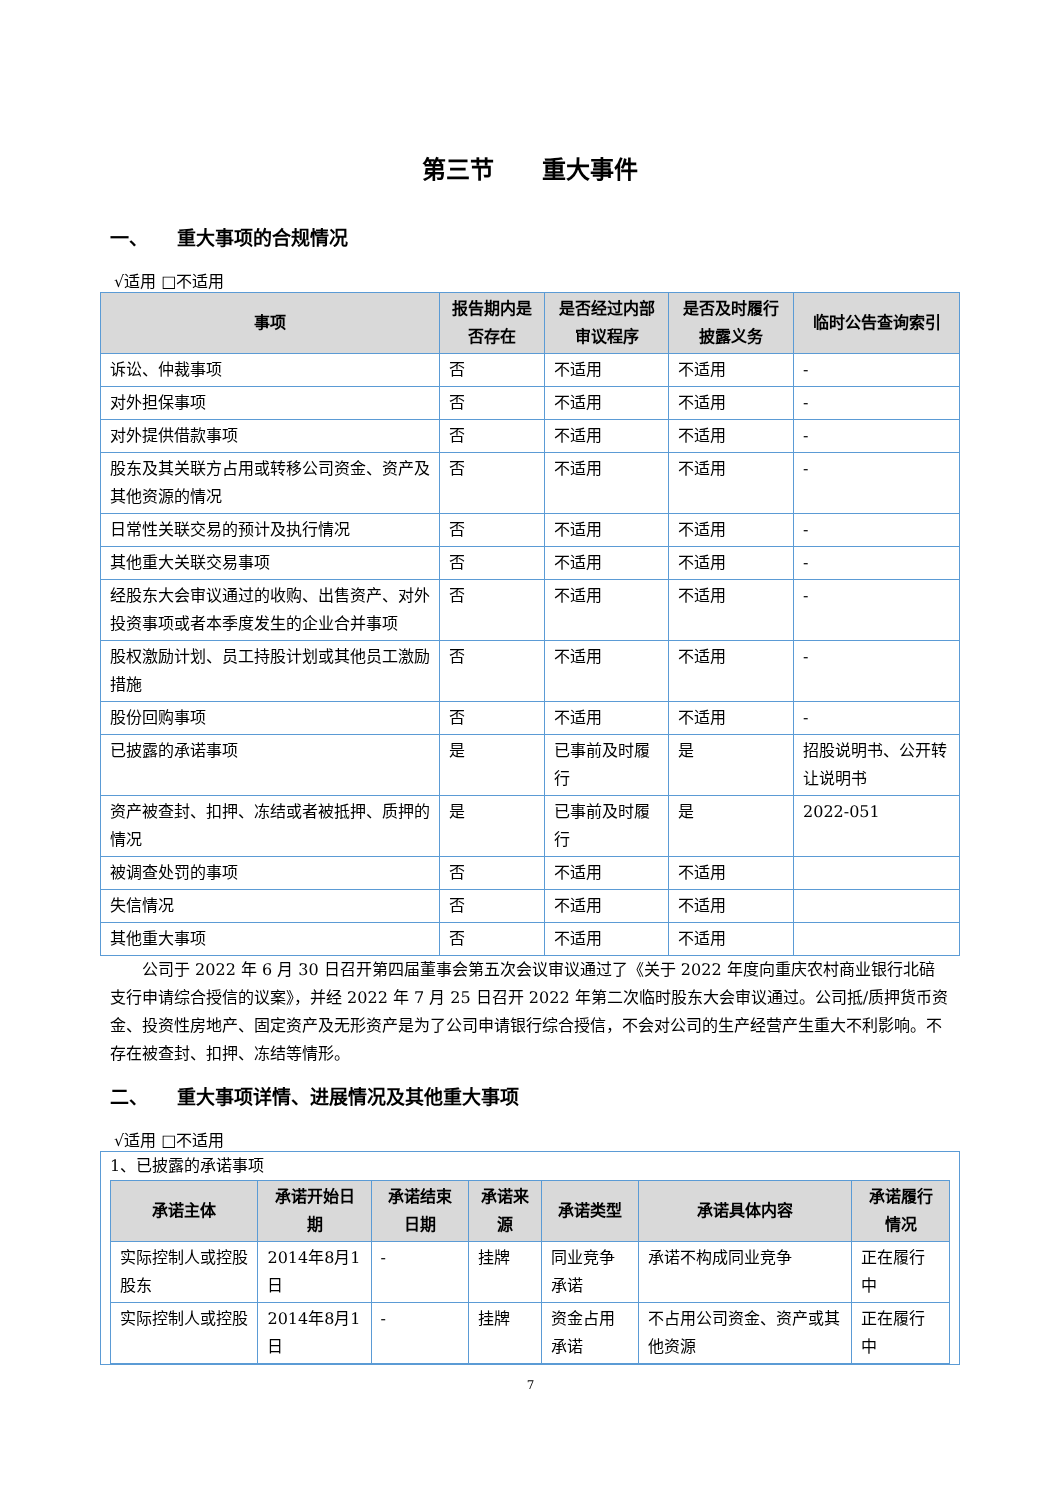第三节　　重大事件
一、　　重大事项的合规情况
√适用 □不适用
| 事项 | 报告期内是否存在 | 是否经过内部审议程序 | 是否及时履行披露义务 | 临时公告查询索引 |
| --- | --- | --- | --- | --- |
| 诉讼、仲裁事项 | 否 | 不适用 | 不适用 | - |
| 对外担保事项 | 否 | 不适用 | 不适用 | - |
| 对外提供借款事项 | 否 | 不适用 | 不适用 | - |
| 股东及其关联方占用或转移公司资金、资产及其他资源的情况 | 否 | 不适用 | 不适用 | - |
| 日常性关联交易的预计及执行情况 | 否 | 不适用 | 不适用 | - |
| 其他重大关联交易事项 | 否 | 不适用 | 不适用 | - |
| 经股东大会审议通过的收购、出售资产、对外投资事项或者本季度发生的企业合并事项 | 否 | 不适用 | 不适用 | - |
| 股权激励计划、员工持股计划或其他员工激励措施 | 否 | 不适用 | 不适用 | - |
| 股份回购事项 | 否 | 不适用 | 不适用 | - |
| 已披露的承诺事项 | 是 | 已事前及时履行 | 是 | 招股说明书、公开转让说明书 |
| 资产被查封、扣押、冻结或者被抵押、质押的情况 | 是 | 已事前及时履行 | 是 | 2022-051 |
| 被调查处罚的事项 | 否 | 不适用 | 不适用 | |
| 失信情况 | 否 | 不适用 | 不适用 | |
| 其他重大事项 | 否 | 不适用 | 不适用 | |
公司于 2022 年 6 月 30 日召开第四届董事会第五次会议审议通过了《关于 2022 年度向重庆农村商业银行北碚支行申请综合授信的议案》，并经 2022 年 7 月 25 日召开 2022 年第二次临时股东大会审议通过。公司抵/质押货币资金、投资性房地产、固定资产及无形资产是为了公司申请银行综合授信，不会对公司的生产经营产生重大不利影响。不存在被查封、扣押、冻结等情形。
二、　　重大事项详情、进展情况及其他重大事项
√适用 □不适用
1、已披露的承诺事项
| 承诺主体 | 承诺开始日期 | 承诺结束日期 | 承诺来源 | 承诺类型 | 承诺具体内容 | 承诺履行情况 |
| --- | --- | --- | --- | --- | --- | --- |
| 实际控制人或控股股东 | 2014年8月1日 | - | 挂牌 | 同业竞争承诺 | 承诺不构成同业竞争 | 正在履行中 |
| 实际控制人或控股 | 2014年8月1日 | - | 挂牌 | 资金占用承诺 | 不占用公司资金、资产或其他资源 | 正在履行中 |
7